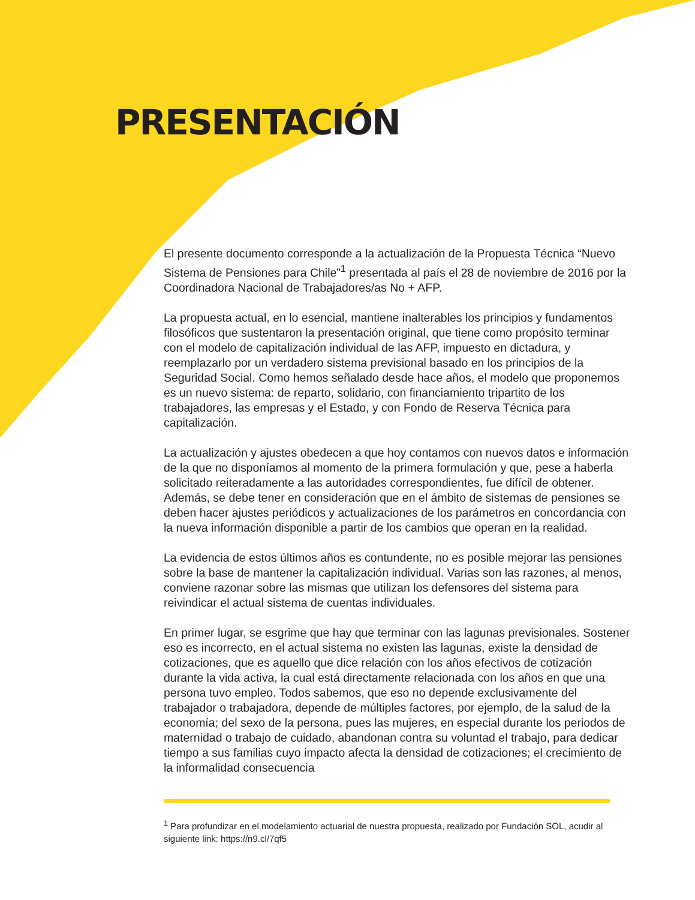PRESENTACIÓN
El presente documento corresponde a la actualización de la Propuesta Técnica “Nuevo Sistema de Pensiones para Chile”<sup>1</sup> presentada al país el 28 de noviembre de 2016 por la Coordinadora Nacional de Trabajadores/as No + AFP.
La propuesta actual, en lo esencial, mantiene inalterables los principios y fundamentos filosóficos que sustentaron la presentación original, que tiene como propósito terminar con el modelo de capitalización individual de las AFP, impuesto en dictadura, y reemplazarlo por un verdadero sistema previsional basado en los principios de la Seguridad Social. Como hemos señalado desde hace años, el modelo que proponemos es un nuevo sistema: de reparto, solidario, con financiamiento tripartito de los trabajadores, las empresas y el Estado, y con Fondo de Reserva Técnica para capitalización.
La actualización y ajustes obedecen a que hoy contamos con nuevos datos e información de la que no disponíamos al momento de la primera formulación y que, pese a haberla solicitado reiteradamente a las autoridades correspondientes, fue difícil de obtener. Además, se debe tener en consideración que en el ámbito de sistemas de pensiones se deben hacer ajustes periódicos y actualizaciones de los parámetros en concordancia con la nueva información disponible a partir de los cambios que operan en la realidad.
La evidencia de estos últimos años es contundente, no es posible mejorar las pensiones sobre la base de mantener la capitalización individual. Varias son las razones, al menos, conviene razonar sobre las mismas que utilizan los defensores del sistema para reivindicar el actual sistema de cuentas individuales.
En primer lugar, se esgrime que hay que terminar con las lagunas previsionales. Sostener eso es incorrecto, en el actual sistema no existen las lagunas, existe la densidad de cotizaciones, que es aquello que dice relación con los años efectivos de cotización durante la vida activa, la cual está directamente relacionada con los años en que una persona tuvo empleo. Todos sabemos, que eso no depende exclusivamente del trabajador o trabajadora, depende de múltiples factores, por ejemplo, de la salud de la economía; del sexo de la persona, pues las mujeres, en especial durante los periodos de maternidad o trabajo de cuidado, abandonan contra su voluntad el trabajo, para dedicar tiempo a sus familias cuyo impacto afecta la densidad de cotizaciones; el crecimiento de la informalidad consecuencia
<sup>1</sup> Para profundizar en el modelamiento actuarial de nuestra propuesta, realizado por Fundación SOL, acudir al siguiente link: https://n9.cl/7qf5